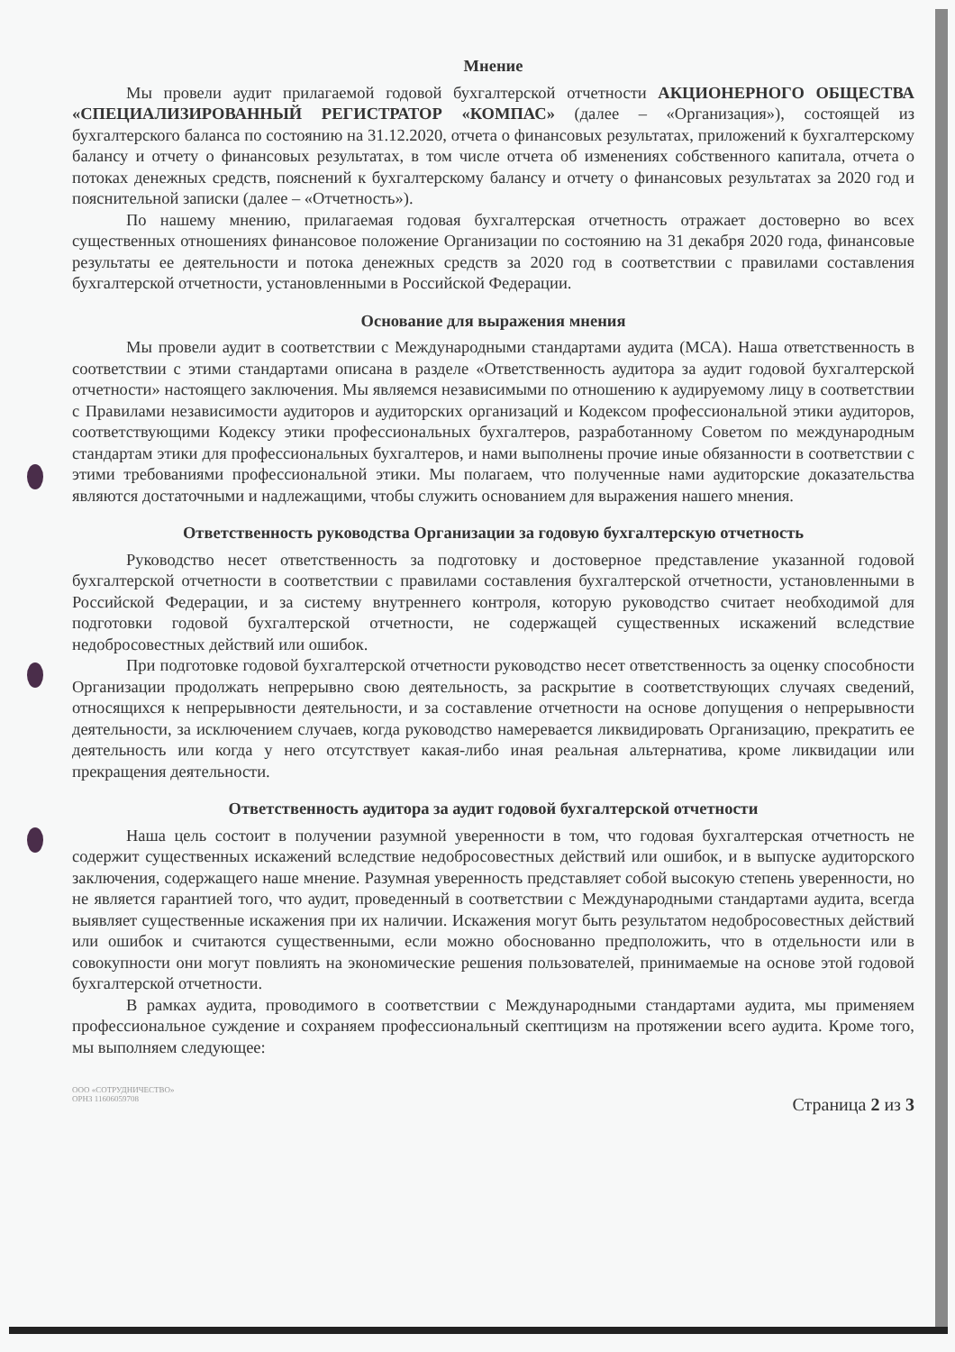Мнение
Мы провели аудит прилагаемой годовой бухгалтерской отчетности АКЦИОНЕРНОГО ОБЩЕСТВА «СПЕЦИАЛИЗИРОВАННЫЙ РЕГИСТРАТОР «КОМПАС» (далее – «Организация»), состоящей из бухгалтерского баланса по состоянию на 31.12.2020, отчета о финансовых результатах, приложений к бухгалтерскому балансу и отчету о финансовых результатах, в том числе отчета об изменениях собственного капитала, отчета о потоках денежных средств, пояснений к бухгалтерскому балансу и отчету о финансовых результатах за 2020 год и пояснительной записки (далее – «Отчетность»).
По нашему мнению, прилагаемая годовая бухгалтерская отчетность отражает достоверно во всех существенных отношениях финансовое положение Организации по состоянию на 31 декабря 2020 года, финансовые результаты ее деятельности и потока денежных средств за 2020 год в соответствии с правилами составления бухгалтерской отчетности, установленными в Российской Федерации.
Основание для выражения мнения
Мы провели аудит в соответствии с Международными стандартами аудита (МСА). Наша ответственность в соответствии с этими стандартами описана в разделе «Ответственность аудитора за аудит годовой бухгалтерской отчетности» настоящего заключения. Мы являемся независимыми по отношению к аудируемому лицу в соответствии с Правилами независимости аудиторов и аудиторских организаций и Кодексом профессиональной этики аудиторов, соответствующими Кодексу этики профессиональных бухгалтеров, разработанному Советом по международным стандартам этики для профессиональных бухгалтеров, и нами выполнены прочие иные обязанности в соответствии с этими требованиями профессиональной этики. Мы полагаем, что полученные нами аудиторские доказательства являются достаточными и надлежащими, чтобы служить основанием для выражения нашего мнения.
Ответственность руководства Организации за годовую бухгалтерскую отчетность
Руководство несет ответственность за подготовку и достоверное представление указанной годовой бухгалтерской отчетности в соответствии с правилами составления бухгалтерской отчетности, установленными в Российской Федерации, и за систему внутреннего контроля, которую руководство считает необходимой для подготовки годовой бухгалтерской отчетности, не содержащей существенных искажений вследствие недобросовестных действий или ошибок.
При подготовке годовой бухгалтерской отчетности руководство несет ответственность за оценку способности Организации продолжать непрерывно свою деятельность, за раскрытие в соответствующих случаях сведений, относящихся к непрерывности деятельности, и за составление отчетности на основе допущения о непрерывности деятельности, за исключением случаев, когда руководство намеревается ликвидировать Организацию, прекратить ее деятельность или когда у него отсутствует какая-либо иная реальная альтернатива, кроме ликвидации или прекращения деятельности.
Ответственность аудитора за аудит годовой бухгалтерской отчетности
Наша цель состоит в получении разумной уверенности в том, что годовая бухгалтерская отчетность не содержит существенных искажений вследствие недобросовестных действий или ошибок, и в выпуске аудиторского заключения, содержащего наше мнение. Разумная уверенность представляет собой высокую степень уверенности, но не является гарантией того, что аудит, проведенный в соответствии с Международными стандартами аудита, всегда выявляет существенные искажения при их наличии. Искажения могут быть результатом недобросовестных действий или ошибок и считаются существенными, если можно обоснованно предположить, что в отдельности или в совокупности они могут повлиять на экономические решения пользователей, принимаемые на основе этой годовой бухгалтерской отчетности.
В рамках аудита, проводимого в соответствии с Международными стандартами аудита, мы применяем профессиональное суждение и сохраняем профессиональный скептицизм на протяжении всего аудита. Кроме того, мы выполняем следующее:
ООО «СОТРУДНИЧЕСТВО»
ОРНЗ 11606059708
Страница 2 из 3